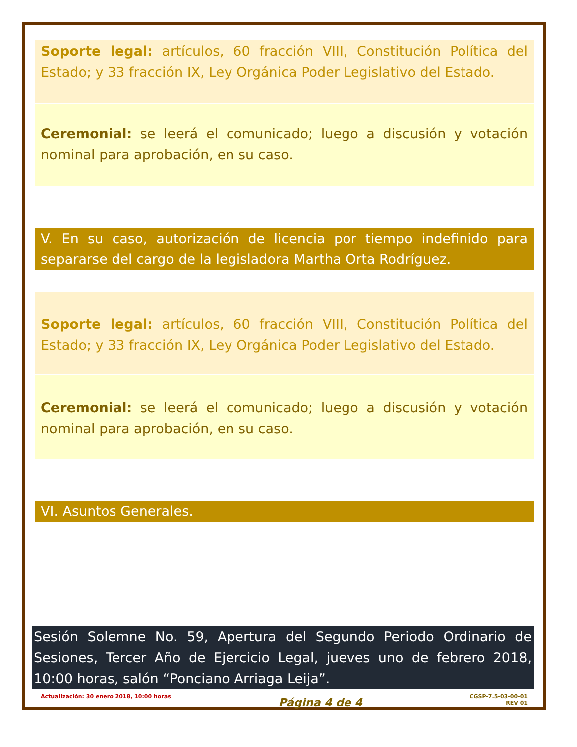Soporte legal: artículos, 60 fracción VIII, Constitución Política del Estado; y 33 fracción IX, Ley Orgánica Poder Legislativo del Estado.
Ceremonial: se leerá el comunicado; luego a discusión y votación nominal para aprobación, en su caso.
V. En su caso, autorización de licencia por tiempo indefinido para separarse del cargo de la legisladora Martha Orta Rodríguez.
Soporte legal: artículos, 60 fracción VIII, Constitución Política del Estado; y 33 fracción IX, Ley Orgánica Poder Legislativo del Estado.
Ceremonial: se leerá el comunicado; luego a discusión y votación nominal para aprobación, en su caso.
VI. Asuntos Generales.
Sesión Solemne No. 59, Apertura del Segundo Periodo Ordinario de Sesiones, Tercer Año de Ejercicio Legal, jueves uno de febrero 2018, 10:00 horas, salón “Ponciano Arriaga Leija”.
Actualización: 30 enero 2018, 10:00 horas Página 4 de 4 CGSP-7.5-03-00-01
REV 01